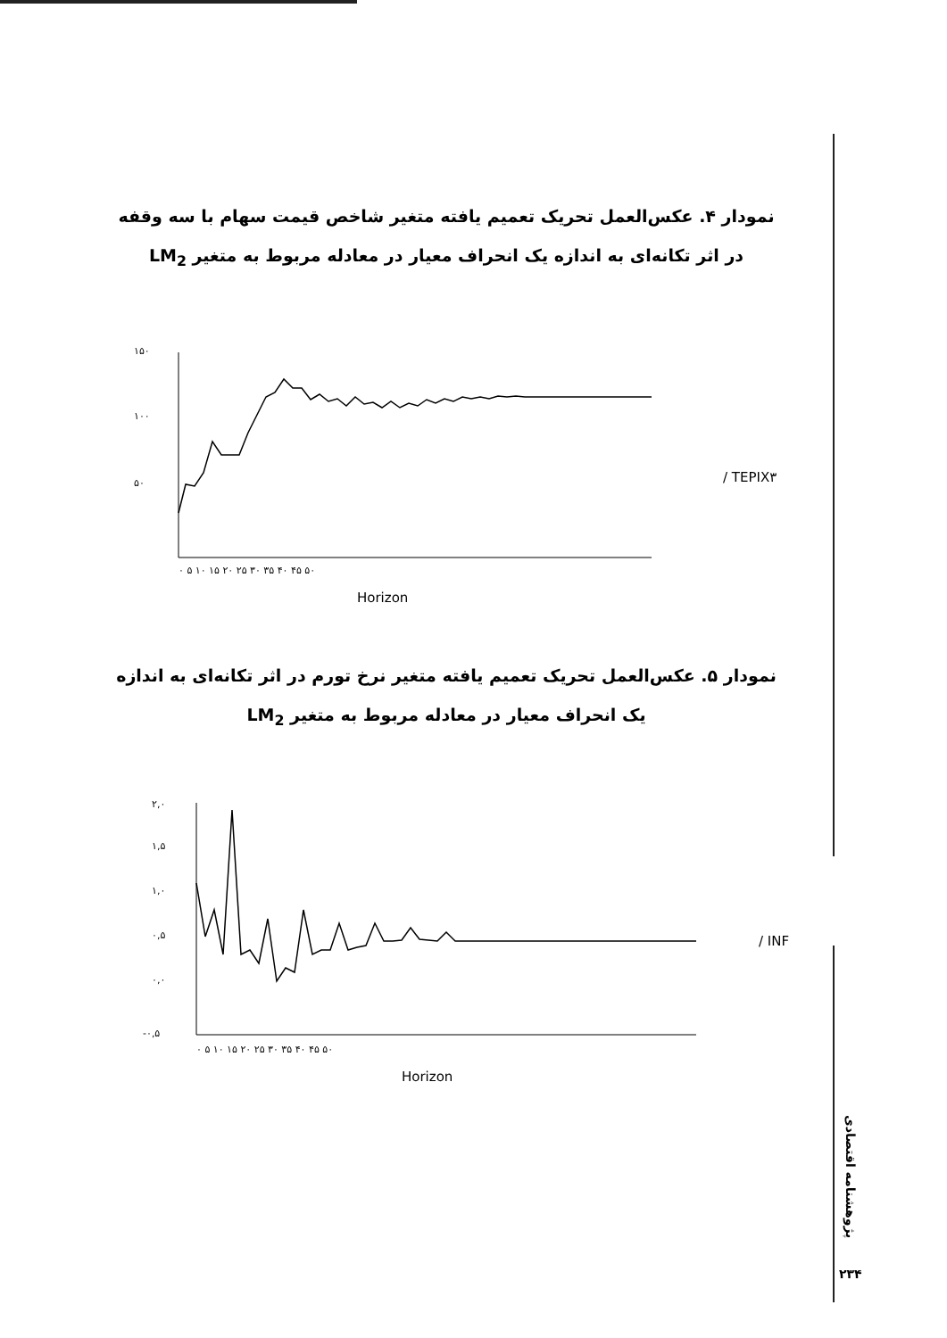نمودار ۴. عکس‌العمل تحریک تعمیم یافته متغیر شاخص قیمت سهام با سه وقفه در اثر تکانه‌ای به اندازه یک انحراف معیار در معادله مربوط به متغیر LM<sub>2</sub>
۱۵۰
۱۰۰
۵۰
۰ ۵ ۱۰ ۱۵ ۲۰ ۲۵ ۳۰ ۳۵ ۴۰ ۴۵ ۵۰
Horizon
/ TEPIX۳
نمودار ۵. عکس‌العمل تحریک تعمیم یافته متغیر نرخ تورم در اثر تکانه‌ای به اندازه یک انحراف معیار در معادله مربوط به متغیر LM<sub>2</sub>
۲,۰
۱,۵
۱,۰
۰,۵
۰,۰
-۰,۵
۰ ۵ ۱۰ ۱۵ ۲۰ ۲۵ ۳۰ ۳۵ ۴۰ ۴۵ ۵۰
Horizon
/ INF
پژوهشنامه اقتصادی
۲۳۴